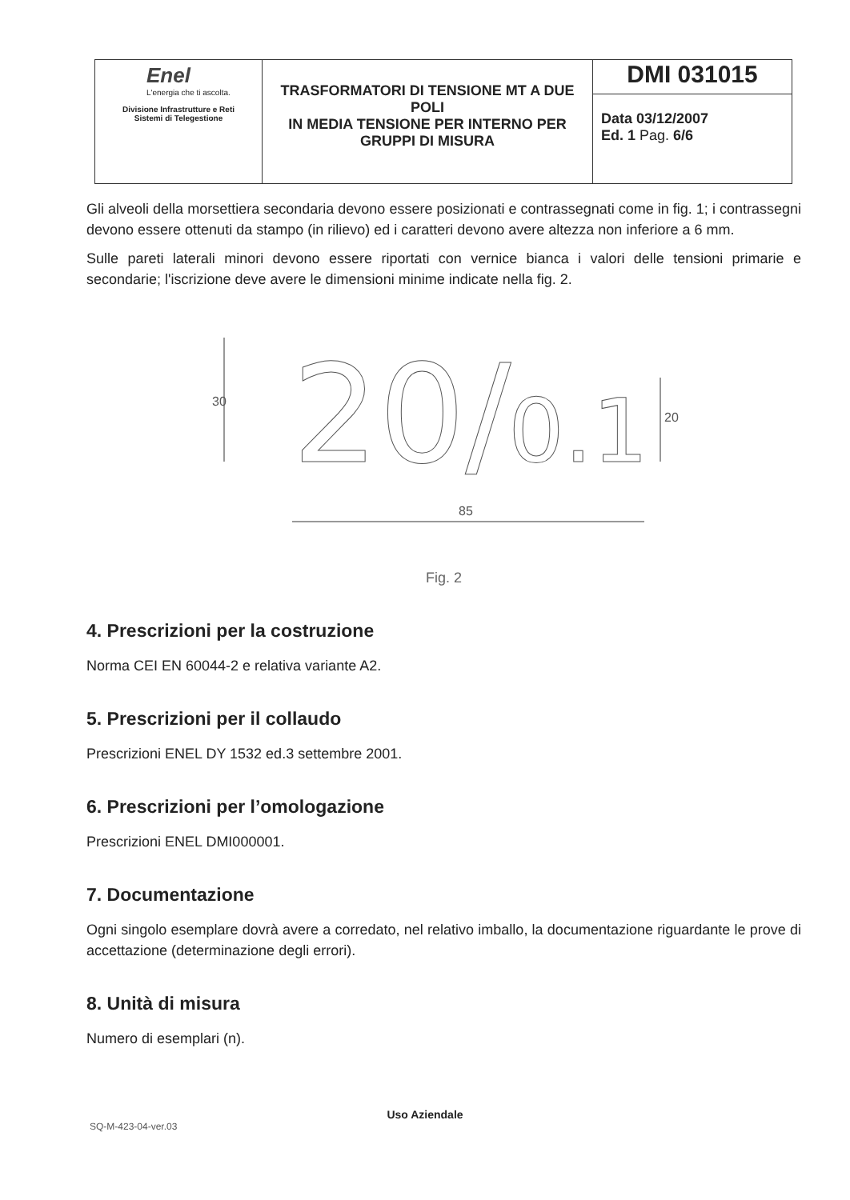| Enel L'energia che ti ascolta. Divisione Infrastrutture e Reti Sistemi di Telegestione | TRASFORMATORI DI TENSIONE MT A DUE POLI IN MEDIA TENSIONE PER INTERNO PER GRUPPI DI MISURA | DMI 031015 |
| | | Data 03/12/2007 Ed. 1 Pag. 6/6 |
Gli alveoli della morsettiera secondaria devono essere posizionati e contrassegnati come in fig. 1; i contrassegni devono essere ottenuti da stampo (in rilievo) ed i caratteri devono avere altezza non inferiore a 6 mm.
Sulle pareti laterali minori devono essere riportati con vernice bianca i valori delle tensioni primarie e secondarie; l'iscrizione deve avere le dimensioni minime indicate nella fig. 2.
20/
0.1
30
20
85
Fig. 2
4. Prescrizioni per la costruzione
Norma CEI EN 60044-2 e relativa variante A2.
5. Prescrizioni per il collaudo
Prescrizioni ENEL DY 1532 ed.3 settembre 2001.
6. Prescrizioni per l’omologazione
Prescrizioni ENEL DMI000001.
7. Documentazione
Ogni singolo esemplare dovrà avere a corredato, nel relativo imballo, la documentazione riguardante le prove di accettazione (determinazione degli errori).
8. Unità di misura
Numero di esemplari (n).
Uso Aziendale
SQ-M-423-04-ver.03